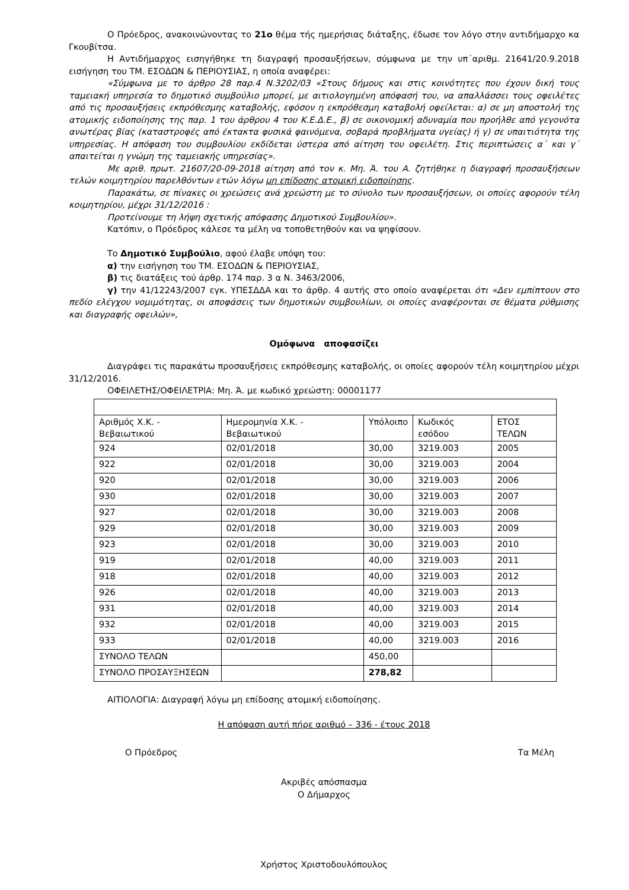Ο Πρόεδρος, ανακοινώνοντας το 21ο θέμα τής ημερήσιας διάταξης, έδωσε τον λόγο στην αντιδήμαρχο κα Γκουβίτσα.
Η Αντιδήμαρχος εισηγήθηκε τη διαγραφή προσαυξήσεων, σύμφωνα με την υπ΄αριθμ. 21641/20.9.2018 εισήγηση του ΤΜ. ΕΣΟΔΩΝ & ΠΕΡΙΟΥΣΙΑΣ, η οποία αναφέρει:
«Σύμφωνα με το άρθρο 28 παρ.4 Ν.3202/03 «Στους δήμους και στις κοινότητες που έχουν δική τους ταμειακή υπηρεσία το δημοτικό συμβούλιο μπορεί, με αιτιολογημένη απόφασή του, να απαλλάσσει τους οφειλέτες από τις προσαυξήσεις εκπρόθεσμης καταβολής, εφόσον η εκπρόθεσμη καταβολή οφείλεται: α) σε μη αποστολή της ατομικής ειδοποίησης της παρ. 1 του άρθρου 4 του Κ.Ε.Δ.Ε., β) σε οικονομική αδυναμία που προήλθε από γεγονότα ανωτέρας βίας (καταστροφές από έκτακτα φυσικά φαινόμενα, σοβαρά προβλήματα υγείας) ή γ) σε υπαιτιότητα της υπηρεσίας. Η απόφαση του συμβουλίου εκδίδεται ύστερα από αίτηση του οφειλέτη. Στις περιπτώσεις α΄ και γ΄ απαιτείται η γνώμη της ταμειακής υπηρεσίας».
Με αριθ. πρωτ. 21607/20-09-2018 αίτηση από τον κ. Μη. Ά. του Α. ζητήθηκε η διαγραφή προσαυξήσεων τελών κοιμητηρίου παρελθόντων ετών λόγω μη επίδοσης ατομική ειδοποίησης.
Παρακάτω, σε πίνακες οι χρεώσεις ανά χρεώστη με το σύνολο των προσαυξήσεων, οι οποίες αφορούν τέλη κοιμητηρίου, μέχρι 31/12/2016 :
Προτείνουμε τη λήψη σχετικής απόφασης Δημοτικού Συμβουλίου».
Κατόπιν, ο Πρόεδρος κάλεσε τα μέλη να τοποθετηθούν και να ψηφίσουν.
Το Δημοτικό Συμβούλιο, αφού έλαβε υπόψη του:
α) την εισήγηση του ΤΜ. ΕΣΟΔΩΝ & ΠΕΡΙΟΥΣΙΑΣ,
β) τις διατάξεις τού άρθρ. 174 παρ. 3 α Ν. 3463/2006,
γ) την 41/12243/2007 εγκ. ΥΠΕΣΔΔΑ και το άρθρ. 4 αυτής στο οποίο αναφέρεται ότι «Δεν εμπίπτουν στο πεδίο ελέγχου νομιμότητας, οι αποφάσεις των δημοτικών συμβουλίων, οι οποίες αναφέρονται σε θέματα ρύθμισης και διαγραφής οφειλών»,
Ομόφωνα αποφασίζει
Διαγράφει τις παρακάτω προσαυξήσεις εκπρόθεσμης καταβολής, οι οποίες αφορούν τέλη κοιμητηρίου μέχρι 31/12/2016.
ΟΦΕΙΛΕΤΗΣ/ΟΦΕΙΛΕΤΡΙΑ: Μη. Ά. με κωδικό χρεώστη: 00001177
| Αριθμός Χ.Κ. - Βεβαιωτικού | Ημερομηνία Χ.Κ. - Βεβαιωτικού | Υπόλοιπο | Κωδικός εσόδου | ΕΤΟΣ ΤΕΛΩΝ |
| 924 | 02/01/2018 | 30,00 | 3219.003 | 2005 |
| 922 | 02/01/2018 | 30,00 | 3219.003 | 2004 |
| 920 | 02/01/2018 | 30,00 | 3219.003 | 2006 |
| 930 | 02/01/2018 | 30,00 | 3219.003 | 2007 |
| 927 | 02/01/2018 | 30,00 | 3219.003 | 2008 |
| 929 | 02/01/2018 | 30,00 | 3219.003 | 2009 |
| 923 | 02/01/2018 | 30,00 | 3219.003 | 2010 |
| 919 | 02/01/2018 | 40,00 | 3219.003 | 2011 |
| 918 | 02/01/2018 | 40,00 | 3219.003 | 2012 |
| 926 | 02/01/2018 | 40,00 | 3219.003 | 2013 |
| 931 | 02/01/2018 | 40,00 | 3219.003 | 2014 |
| 932 | 02/01/2018 | 40,00 | 3219.003 | 2015 |
| 933 | 02/01/2018 | 40,00 | 3219.003 | 2016 |
| ΣΥΝΟΛΟ ΤΕΛΩΝ | | 450,00 | | |
| ΣΥΝΟΛΟ ΠΡΟΣΑΥΞΗΣΕΩΝ | | 278,82 | | |
ΑΙΤΙΟΛΟΓΙΑ: Διαγραφή λόγω μη επίδοσης ατομική ειδοποίησης.
Η απόφαση αυτή πήρε αριθμό – 336 - έτους 2018
Ο Πρόεδρος Τα Μέλη
Ακριβές απόσπασμα
Ο Δήμαρχος
Χρήστος Χριστοδουλόπουλος